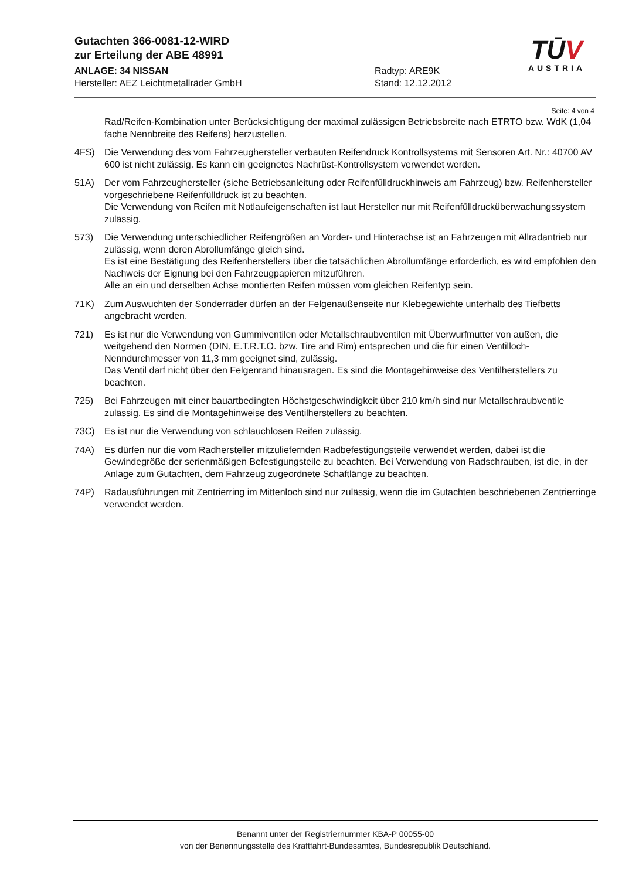Gutachten 366-0081-12-WIRD
zur Erteilung der ABE 48991
ANLAGE: 34 NISSAN Radtyp: ARE9K
Hersteller: AEZ Leichtmetallräder GmbH Stand: 12.12.2012
TŪV
AUSTRIA
Seite: 4 von 4
Rad/Reifen-Kombination unter Berücksichtigung der maximal zulässigen Betriebsbreite nach ETRTO bzw. WdK (1,04 fache Nennbreite des Reifens) herzustellen.
4FS) Die Verwendung des vom Fahrzeughersteller verbauten Reifendruck Kontrollsystems mit Sensoren Art. Nr.: 40700 AV 600 ist nicht zulässig. Es kann ein geeignetes Nachrüst-Kontrollsystem verwendet werden.
51A) Der vom Fahrzeughersteller (siehe Betriebsanleitung oder Reifenfülldruckhinweis am Fahrzeug) bzw. Reifenhersteller vorgeschriebene Reifenfülldruck ist zu beachten.
Die Verwendung von Reifen mit Notlaufeigenschaften ist laut Hersteller nur mit Reifenfülldrucküberwachungssystem zulässig.
573) Die Verwendung unterschiedlicher Reifengrößen an Vorder- und Hinterachse ist an Fahrzeugen mit Allradantrieb nur zulässig, wenn deren Abrollumfänge gleich sind.
Es ist eine Bestätigung des Reifenherstellers über die tatsächlichen Abrollumfänge erforderlich, es wird empfohlen den Nachweis der Eignung bei den Fahrzeugpapieren mitzuführen.
Alle an ein und derselben Achse montierten Reifen müssen vom gleichen Reifentyp sein.
71K) Zum Auswuchten der Sonderräder dürfen an der Felgenaußenseite nur Klebegewichte unterhalb des Tiefbetts angebracht werden.
721) Es ist nur die Verwendung von Gummiventilen oder Metallschraubventilen mit Überwurfmutter von außen, die weitgehend den Normen (DIN, E.T.R.T.O. bzw. Tire and Rim) entsprechen und die für einen Ventilloch-Nenndurchmesser von 11,3 mm geeignet sind, zulässig.
Das Ventil darf nicht über den Felgenrand hinausragen. Es sind die Montagehinweise des Ventilherstellers zu beachten.
725) Bei Fahrzeugen mit einer bauartbedingten Höchstgeschwindigkeit über 210 km/h sind nur Metallschraubventile zulässig. Es sind die Montagehinweise des Ventilherstellers zu beachten.
73C) Es ist nur die Verwendung von schlauchlosen Reifen zulässig.
74A) Es dürfen nur die vom Radhersteller mitzuliefernden Radbefestigungsteile verwendet werden, dabei ist die Gewindegröße der serienmäßigen Befestigungsteile zu beachten. Bei Verwendung von Radschrauben, ist die, in der Anlage zum Gutachten, dem Fahrzeug zugeordnete Schaftlänge zu beachten.
74P) Radausführungen mit Zentrierring im Mittenloch sind nur zulässig, wenn die im Gutachten beschriebenen Zentrierringe verwendet werden.
Benannt unter der Registriernummer KBA-P 00055-00
von der Benennungsstelle des Kraftfahrt-Bundesamtes, Bundesrepublik Deutschland.